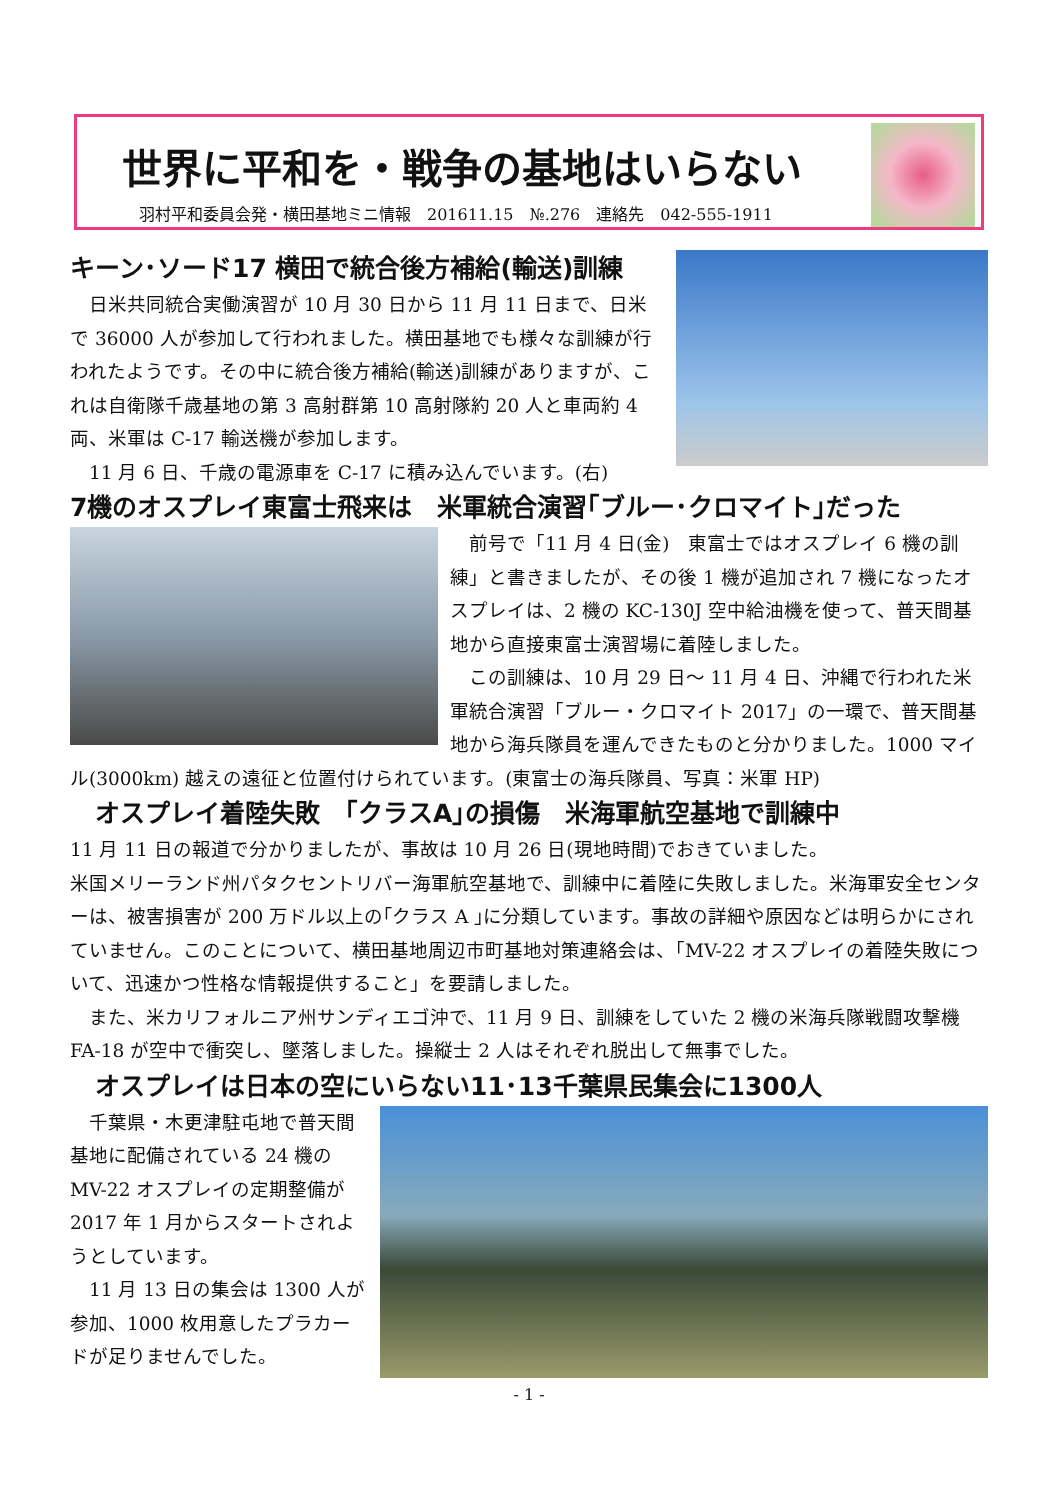世界に平和を・戦争の基地はいらない
羽村平和委員会発・横田基地ミニ情報　201611.15　№.276　連絡先　042-555-1911
キーン･ソード17 横田で統合後方補給(輸送)訓練
　日米共同統合実働演習が 10 月 30 日から 11 月 11 日まで、日米で 36000 人が参加して行われました。横田基地でも様々な訓練が行われたようです。その中に統合後方補給(輸送)訓練がありますが、これは自衛隊千歳基地の第 3 高射群第 10 高射隊約 20 人と車両約 4 両、米軍は C-17 輸送機が参加します。
　11 月 6 日、千歳の電源車を C-17 に積み込んでいます。(右)
7機のオスプレイ東富士飛来は　米軍統合演習｢ブルー･クロマイト｣だった
　前号で「11 月 4 日(金)　東富士ではオスプレイ 6 機の訓練」と書きましたが、その後 1 機が追加され 7 機になったオスプレイは、2 機の KC-130J 空中給油機を使って、普天間基地から直接東富士演習場に着陸しました。
　この訓練は、10 月 29 日～ 11 月 4 日、沖縄で行われた米軍統合演習「ブルー・クロマイト 2017」の一環で、普天間基地から海兵隊員を運んできたものと分かりました。1000 マイル(3000km) 越えの遠征と位置付けられています。(東富士の海兵隊員、写真：米軍 HP)
　オスプレイ着陸失敗　｢クラスA｣の損傷　米海軍航空基地で訓練中
11 月 11 日の報道で分かりましたが、事故は 10 月 26 日(現地時間)でおきていました。
米国メリーランド州パタクセントリバー海軍航空基地で、訓練中に着陸に失敗しました。米海軍安全センターは、被害損害が 200 万ドル以上の｢クラス A ｣に分類しています。事故の詳細や原因などは明らかにされていません。このことについて、横田基地周辺市町基地対策連絡会は、「MV-22 オスプレイの着陸失敗について、迅速かつ性格な情報提供すること」を要請しました。
　また、米カリフォルニア州サンディエゴ沖で、11 月 9 日、訓練をしていた 2 機の米海兵隊戦闘攻撃機 FA-18 が空中で衝突し、墜落しました。操縦士 2 人はそれぞれ脱出して無事でした。
　オスプレイは日本の空にいらない11･13千葉県民集会に1300人
　千葉県・木更津駐屯地で普天間基地に配備されている 24 機の MV-22 オスプレイの定期整備が 2017 年 1 月からスタートされようとしています。
　11 月 13 日の集会は 1300 人が参加、1000 枚用意したプラカードが足りませんでした。
- 1 -